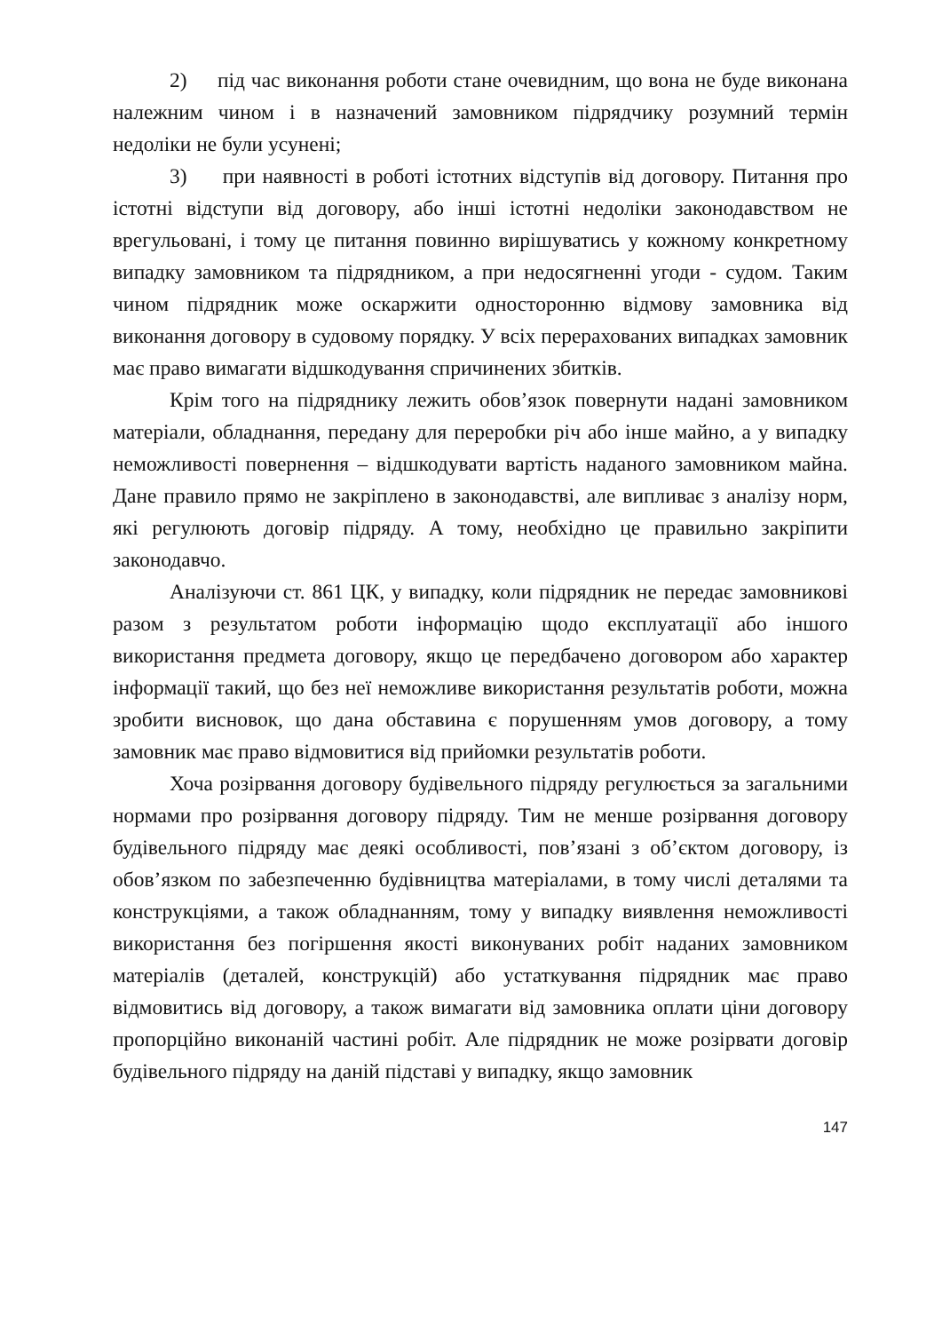2) під час виконання роботи стане очевидним, що вона не буде виконана належним чином і в назначений замовником підрядчику розумний термін недоліки не були усунені;
3) при наявності в роботі істотних відступів від договору. Питання про істотні відступи від договору, або інші істотні недоліки законодавством не врегульовані, і тому це питання повинно вирішуватись у кожному конкретному випадку замовником та підрядником, а при недосягненні угоди - судом. Таким чином підрядник може оскаржити односторонню відмову замовника від виконання договору в судовому порядку. У всіх перерахованих випадках замовник має право вимагати відшкодування спричинених збитків.
Крім того на підряднику лежить обов’язок повернути надані замовником матеріали, обладнання, передану для переробки річ або інше майно, а у випадку неможливості повернення – відшкодувати вартість наданого замовником майна. Дане правило прямо не закріплено в законодавстві, але випливає з аналізу норм, які регулюють договір підряду. А тому, необхідно це правильно закріпити законодавчо.
Аналізуючи ст. 861 ЦК, у випадку, коли підрядник не передає замовникові разом з результатом роботи інформацію щодо експлуатації або іншого використання предмета договору, якщо це передбачено договором або характер інформації такий, що без неї неможливе використання результатів роботи, можна зробити висновок, що дана обставина є порушенням умов договору, а тому замовник має право відмовитися від прийомки результатів роботи.
Хоча розірвання договору будівельного підряду регулюється за загальними нормами про розірвання договору підряду. Тим не менше розірвання договору будівельного підряду має деякі особливості, пов’язані з об’єктом договору, із обов’язком по забезпеченню будівництва матеріалами, в тому числі деталями та конструкціями, а також обладнанням, тому у випадку виявлення неможливості використання без погіршення якості виконуваних робіт наданих замовником матеріалів (деталей, конструкцій) або устаткування підрядник має право відмовитись від договору, а також вимагати від замовника оплати ціни договору пропорційно виконаній частині робіт. Але підрядник не може розірвати договір будівельного підряду на даній підставі у випадку, якщо замовник
147